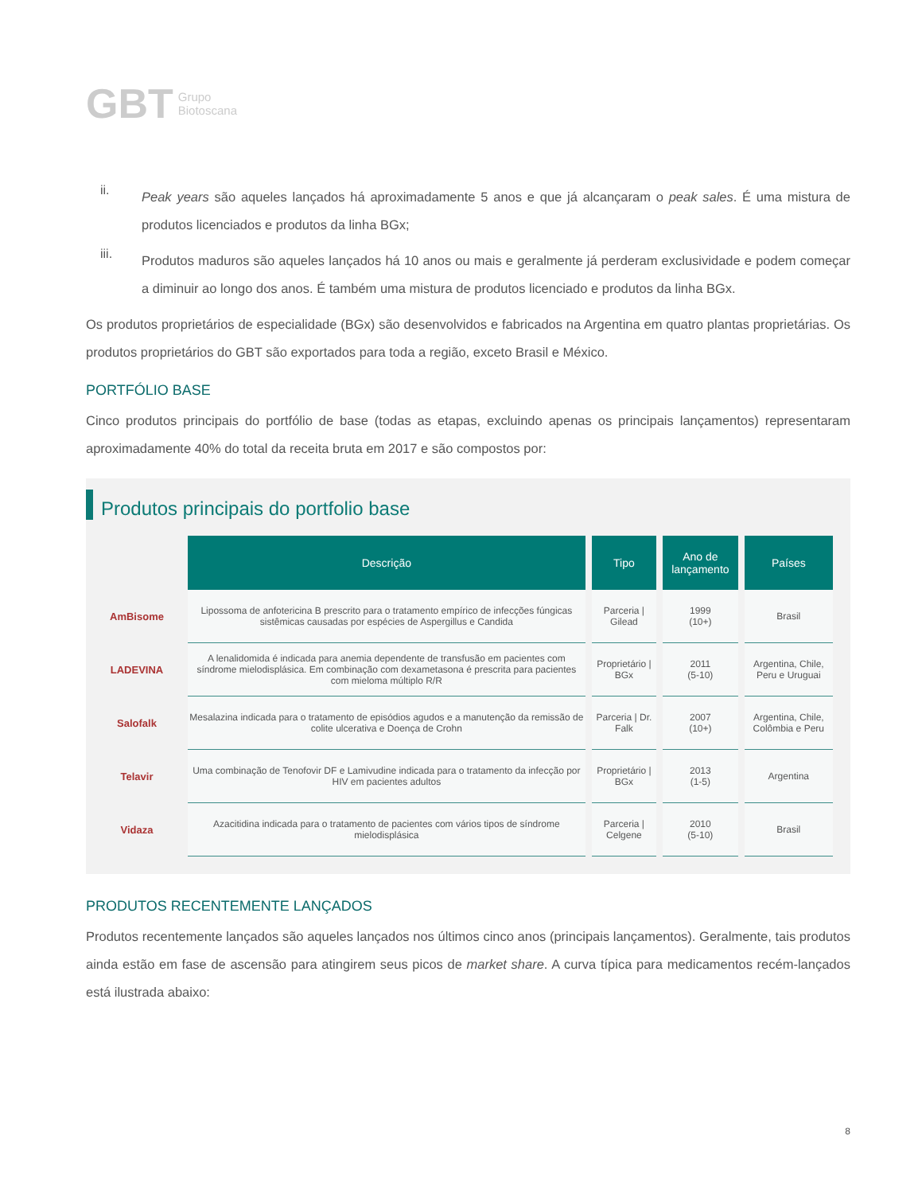GBT Grupo
Biotoscana
ii.
Peak years são aqueles lançados há aproximadamente 5 anos e que já alcançaram o peak sales. É uma mistura de produtos licenciados e produtos da linha BGx;
iii.
Produtos maduros são aqueles lançados há 10 anos ou mais e geralmente já perderam exclusividade e podem começar a diminuir ao longo dos anos. É também uma mistura de produtos licenciado e produtos da linha BGx.
Os produtos proprietários de especialidade (BGx) são desenvolvidos e fabricados na Argentina em quatro plantas proprietárias. Os produtos proprietários do GBT são exportados para toda a região, exceto Brasil e México.
PORTFÓLIO BASE
Cinco produtos principais do portfólio de base (todas as etapas, excluindo apenas os principais lançamentos) representaram aproximadamente 40% do total da receita bruta em 2017 e são compostos por:
Produtos principais do portfolio base
| | Descrição | Tipo | Ano de lançamento | Países |
| --- | --- | --- | --- | --- |
| AmBisome | Lipossoma de anfotericina B prescrito para o tratamento empírico de infecções fúngicas sistêmicas causadas por espécies de Aspergillus e Candida | Parceria / Gilead | 1999 (10+) | Brasil |
| LADEVINA | A lenalidomida é indicada para anemia dependente de transfusão em pacientes com síndrome mielodisplásica. Em combinação com dexametasona é prescrita para pacientes com mieloma múltiplo R/R | Proprietário / BGx | 2011 (5-10) | Argentina, Chile, Peru e Uruguai |
| Salofalk | Mesalazina indicada para o tratamento de episódios agudos e a manutenção da remissão de colite ulcerativa e Doença de Crohn | Parceria / Dr. Falk | 2007 (10+) | Argentina, Chile, Colômbia e Peru |
| Telavir | Uma combinação de Tenofovir DF e Lamivudine indicada para o tratamento da infecção por HIV em pacientes adultos | Proprietário / BGx | 2013 (1-5) | Argentina |
| Vidaza | Azacitidina indicada para o tratamento de pacientes com vários tipos de síndrome mielodisplásica | Parceria / Celgene | 2010 (5-10) | Brasil |
PRODUTOS RECENTEMENTE LANÇADOS
Produtos recentemente lançados são aqueles lançados nos últimos cinco anos (principais lançamentos). Geralmente, tais produtos ainda estão em fase de ascensão para atingirem seus picos de market share. A curva típica para medicamentos recém-lançados está ilustrada abaixo:
8